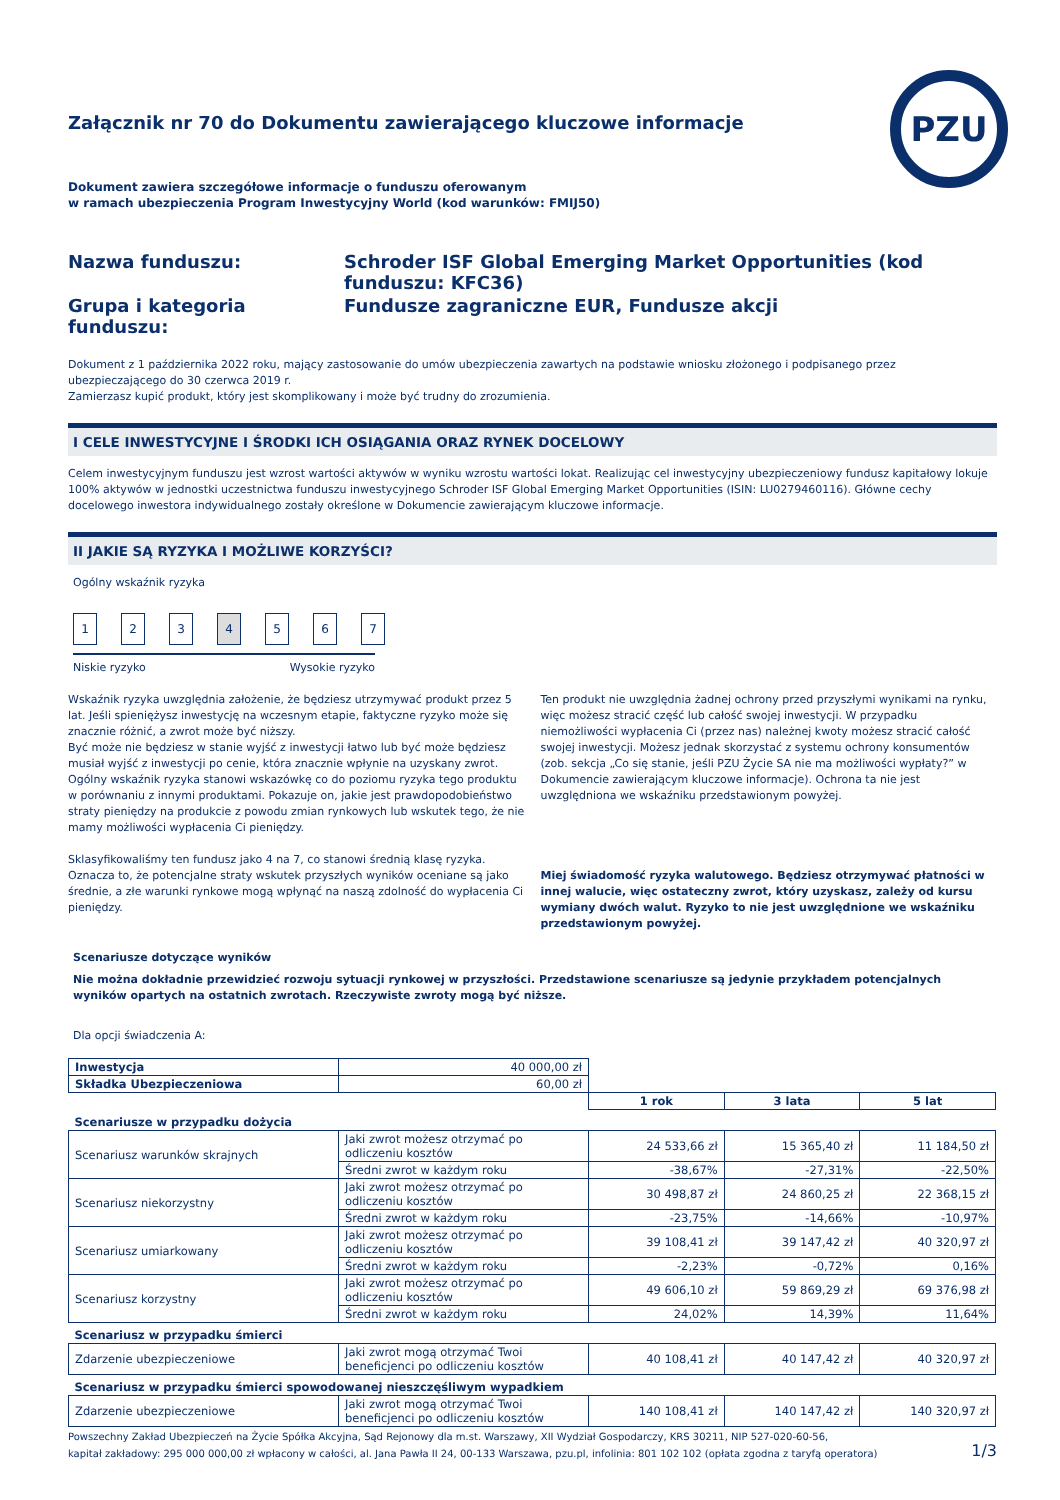PZU
Załącznik nr 70 do Dokumentu zawierającego kluczowe informacje
Dokument zawiera szczegółowe informacje o funduszu oferowanym
w ramach ubezpieczenia Program Inwestycyjny World (kod warunków: FMIJ50)
Nazwa funduszu:
Schroder ISF Global Emerging Market Opportunities (kod funduszu: KFC36)
Grupa i kategoria funduszu:
Fundusze zagraniczne EUR, Fundusze akcji
Dokument z 1 października 2022 roku, mający zastosowanie do umów ubezpieczenia zawartych na podstawie wniosku złożonego i podpisanego przez ubezpieczającego do 30 czerwca 2019 r.
Zamierzasz kupić produkt, który jest skomplikowany i może być trudny do zrozumienia.
I CELE INWESTYCYJNE I ŚRODKI ICH OSIĄGANIA ORAZ RYNEK DOCELOWY
Celem inwestycyjnym funduszu jest wzrost wartości aktywów w wyniku wzrostu wartości lokat. Realizując cel inwestycyjny ubezpieczeniowy fundusz kapitałowy lokuje 100% aktywów w jednostki uczestnictwa funduszu inwestycyjnego Schroder ISF Global Emerging Market Opportunities (ISIN: LU0279460116). Główne cechy docelowego inwestora indywidualnego zostały określone w Dokumencie zawierającym kluczowe informacje.
II JAKIE SĄ RYZYKA I MOŻLIWE KORZYŚCI?
Ogólny wskaźnik ryzyka
1 2 3 4 5 6 7
Niskie ryzyko Wysokie ryzyko
Wskaźnik ryzyka uwzględnia założenie, że będziesz utrzymywać produkt przez 5 lat. Jeśli spieniężysz inwestycję na wczesnym etapie, faktyczne ryzyko może się znacznie różnić, a zwrot może być niższy.
Być może nie będziesz w stanie wyjść z inwestycji łatwo lub być może będziesz musiał wyjść z inwestycji po cenie, która znacznie wpłynie na uzyskany zwrot. Ogólny wskaźnik ryzyka stanowi wskazówkę co do poziomu ryzyka tego produktu w porównaniu z innymi produktami. Pokazuje on, jakie jest prawdopodobieństwo straty pieniędzy na produkcie z powodu zmian rynkowych lub wskutek tego, że nie mamy możliwości wypłacenia Ci pieniędzy.
Sklasyfikowaliśmy ten fundusz jako 4 na 7, co stanowi średnią klasę ryzyka. Oznacza to, że potencjalne straty wskutek przyszłych wyników oceniane są jako średnie, a złe warunki rynkowe mogą wpłynąć na naszą zdolność do wypłacenia Ci pieniędzy.
Ten produkt nie uwzględnia żadnej ochrony przed przyszłymi wynikami na rynku, więc możesz stracić część lub całość swojej inwestycji. W przypadku niemożliwości wypłacenia Ci (przez nas) należnej kwoty możesz stracić całość swojej inwestycji. Możesz jednak skorzystać z systemu ochrony konsumentów (zob. sekcja „Co się stanie, jeśli PZU Życie SA nie ma możliwości wypłaty?” w Dokumencie zawierającym kluczowe informacje). Ochrona ta nie jest uwzględniona we wskaźniku przedstawionym powyżej.
Miej świadomość ryzyka walutowego. Będziesz otrzymywać płatności w innej walucie, więc ostateczny zwrot, który uzyskasz, zależy od kursu wymiany dwóch walut. Ryzyko to nie jest uwzględnione we wskaźniku przedstawionym powyżej.
Scenariusze dotyczące wyników
Nie można dokładnie przewidzieć rozwoju sytuacji rynkowej w przyszłości. Przedstawione scenariusze są jedynie przykładem potencjalnych wyników opartych na ostatnich zwrotach. Rzeczywiste zwroty mogą być niższe.
Dla opcji świadczenia A:
| Inwestycja | 40 000,00 zł | | | |
| Składka Ubezpieczeniowa | 60,00 zł | | | |
| | | 1 rok | 3 lata | 5 lat |
| Scenariusze w przypadku dożycia | | | | |
| Scenariusz warunków skrajnych | Jaki zwrot możesz otrzymać po odliczeniu kosztów | 24 533,66 zł | 15 365,40 zł | 11 184,50 zł |
| | Średni zwrot w każdym roku | -38,67% | -27,31% | -22,50% |
| Scenariusz niekorzystny | Jaki zwrot możesz otrzymać po odliczeniu kosztów | 30 498,87 zł | 24 860,25 zł | 22 368,15 zł |
| | Średni zwrot w każdym roku | -23,75% | -14,66% | -10,97% |
| Scenariusz umiarkowany | Jaki zwrot możesz otrzymać po odliczeniu kosztów | 39 108,41 zł | 39 147,42 zł | 40 320,97 zł |
| | Średni zwrot w każdym roku | -2,23% | -0,72% | 0,16% |
| Scenariusz korzystny | Jaki zwrot możesz otrzymać po odliczeniu kosztów | 49 606,10 zł | 59 869,29 zł | 69 376,98 zł |
| | Średni zwrot w każdym roku | 24,02% | 14,39% | 11,64% |
| Scenariusz w przypadku śmierci | | | | |
| Zdarzenie ubezpieczeniowe | Jaki zwrot mogą otrzymać Twoi beneficjenci po odliczeniu kosztów | 40 108,41 zł | 40 147,42 zł | 40 320,97 zł |
| Scenariusz w przypadku śmierci spowodowanej nieszczęśliwym wypadkiem | | | | |
| Zdarzenie ubezpieczeniowe | Jaki zwrot mogą otrzymać Twoi beneficjenci po odliczeniu kosztów | 140 108,41 zł | 140 147,42 zł | 140 320,97 zł |
Powszechny Zakład Ubezpieczeń na Życie Spółka Akcyjna, Sąd Rejonowy dla m.st. Warszawy, XII Wydział Gospodarczy, KRS 30211, NIP 527-020-60-56,
kapitał zakładowy: 295 000 000,00 zł wpłacony w całości, al. Jana Pawła II 24, 00-133 Warszawa, pzu.pl, infolinia: 801 102 102 (opłata zgodna z taryfą operatora)
1/3